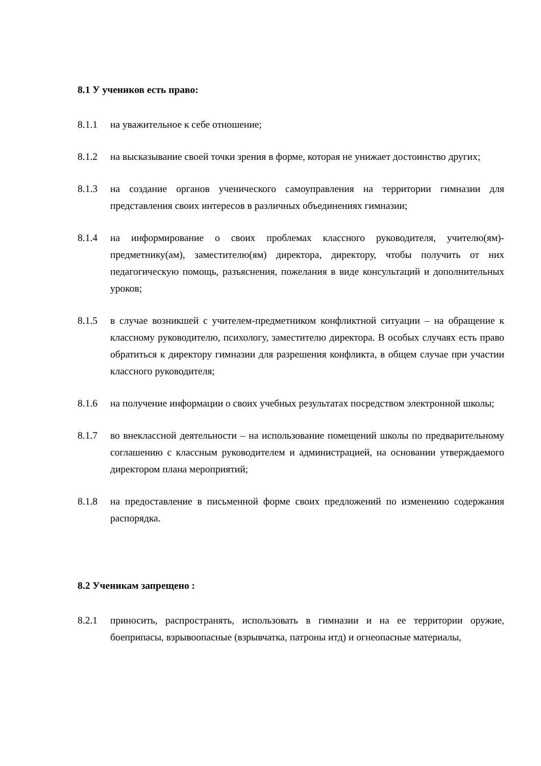8.1 У учеников есть право:
8.1.1 на уважительное к себе отношение;
8.1.2 на высказывание своей точки зрения в форме, которая не унижает достоинство других;
8.1.3 на создание органов ученического самоуправления на территории гимназии для представления своих интересов в различных объединениях гимназии;
8.1.4 на информирование о своих проблемах классного руководителя, учителю(ям)-предметнику(ам), заместителю(ям) директора, директору, чтобы получить от них педагогическую помощь, разъяснения, пожелания в виде консультаций и дополнительных уроков;
8.1.5 в случае возникшей с учителем-предметником конфликтной ситуации – на обращение к классному руководителю, психологу, заместителю директора. В особых случаях есть право обратиться к директору гимназии для разрешения конфликта, в общем случае при участии классного руководителя;
8.1.6 на получение информации о своих учебных результатах посредством электронной школы;
8.1.7 во внеклассной деятельности – на использование помещений школы по предварительному соглашению с классным руководителем и администрацией, на основании утверждаемого директором плана мероприятий;
8.1.8 на предоставление в письменной форме своих предложений по изменению содержания распорядка.
8.2 Ученикам запрещено :
8.2.1 приносить, распространять, использовать в гимназии и на ее территории оружие, боеприпасы, взрывоопасные (взрывчатка, патроны итд) и огнеопасные материалы,